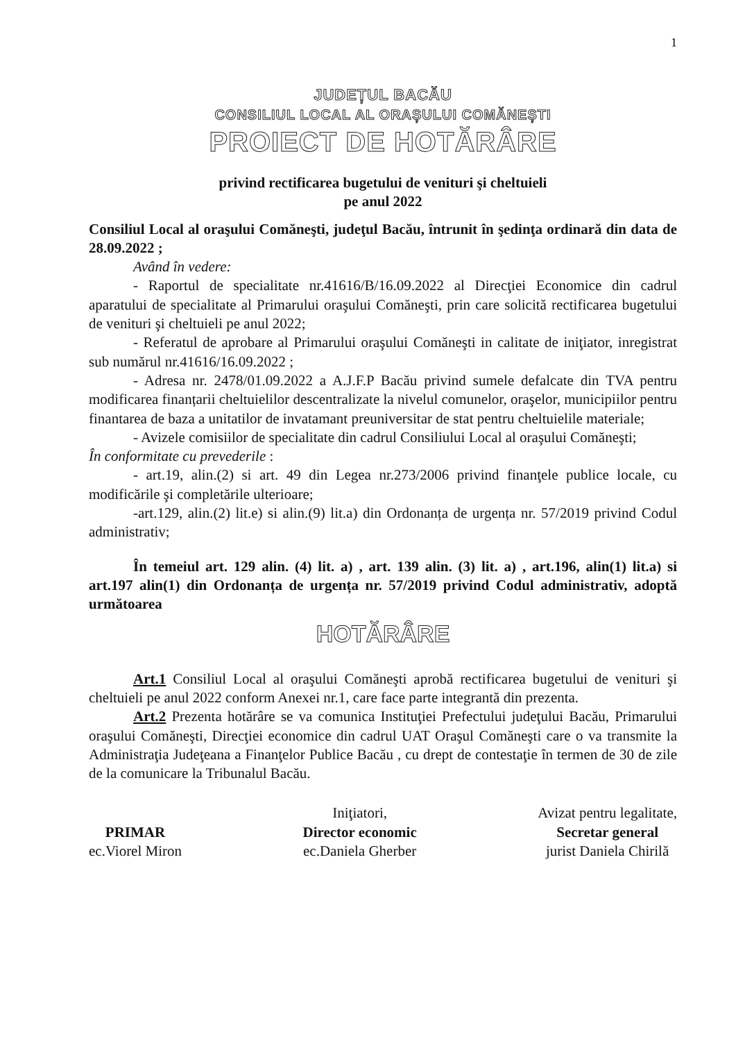1
JUDEȚUL BACĂU
CONSILIUL LOCAL AL ORAȘULUI COMĂNEȘTI
PROIECT DE HOTĂRÂRE
privind rectificarea bugetului de venituri şi cheltuieli
pe anul 2022
Consiliul Local al oraşului Comăneşti, judeţul Bacău, întrunit în şedinţa ordinară din data de 28.09.2022 ;
Având în vedere:
- Raportul de specialitate nr.41616/B/16.09.2022 al Direcţiei Economice din cadrul aparatului de specialitate al Primarului oraşului Comăneşti, prin care solicită rectificarea bugetului de venituri şi cheltuieli pe anul 2022;
- Referatul de aprobare al Primarului oraşului Comăneşti in calitate de iniţiator, inregistrat sub numărul nr.41616/16.09.2022 ;
- Adresa nr. 2478/01.09.2022 a A.J.F.P Bacău privind sumele defalcate din TVA pentru modificarea finanțarii cheltuielilor descentralizate la nivelul comunelor, oraşelor, municipiilor pentru finantarea de baza a unitatilor de invatamant preuniversitar de stat pentru cheltuielile materiale;
- Avizele comisiilor de specialitate din cadrul Consiliului Local al oraşului Comăneşti;
În conformitate cu prevederile :
- art.19, alin.(2) si art. 49 din Legea nr.273/2006 privind finanţele publice locale, cu modificările şi completările ulterioare;
-art.129, alin.(2) lit.e) si alin.(9) lit.a) din Ordonanța de urgența nr. 57/2019 privind Codul administrativ;
În temeiul art. 129 alin. (4) lit. a) , art. 139 alin. (3) lit. a) , art.196, alin(1) lit.a) si art.197 alin(1) din Ordonanța de urgența nr. 57/2019 privind Codul administrativ, adoptă următoarea
HOTĂRÂRE
Art.1 Consiliul Local al oraşului Comăneşti aprobă rectificarea bugetului de venituri şi cheltuieli pe anul 2022 conform Anexei nr.1, care face parte integrantă din prezenta.
Art.2 Prezenta hotărâre se va comunica Instituţiei Prefectului judeţului Bacău, Primarului oraşului Comăneşti, Direcţiei economice din cadrul UAT Oraşul Comăneşti care o va transmite la Administraţia Judeţeana a Finanţelor Publice Bacău , cu drept de contestaţie în termen de 30 de zile de la comunicare la Tribunalul Bacău.
PRIMAR
ec.Viorel Miron
Iniţiatori,
Director economic
ec.Daniela Gherber
Avizat pentru legalitate,
Secretar general
jurist Daniela Chirilă